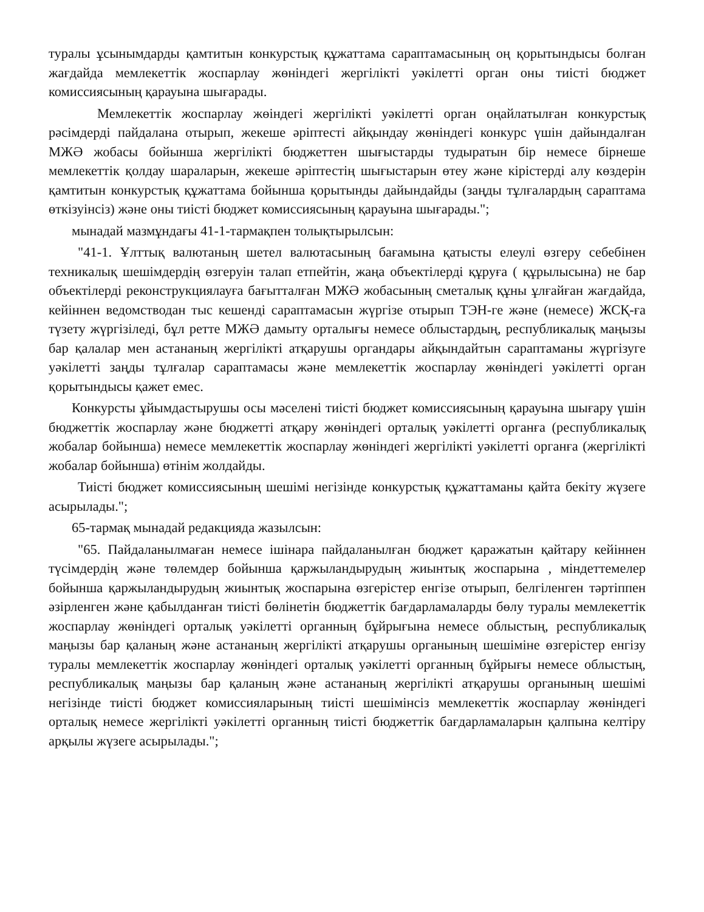туралы ұсынымдарды қамтитын конкурстық құжаттама сараптамасының оң қорытындысы болған жағдайда мемлекеттік жоспарлау жөніндегі жергілікті уәкілетті орган оны тиісті бюджет комиссиясының қарауына шығарады.
Мемлекеттік жоспарлау жөіндегі жергілікті уәкілетті орган оңайлатылған конкурстық рәсімдерді пайдалана отырып, жекеше әріптесті айқындау жөніндегі конкурс үшін дайындалған МЖӘ жобасы бойынша жергілікті бюджеттен шығыстарды тудыратын бір немесе бірнеше мемлекеттік қолдау шараларын, жекеше әріптестің шығыстарын өтеу және кірістерді алу көздерін қамтитын конкурстық құжаттама бойынша қорытынды дайындайды (заңды тұлғалардың сараптама өткізуінсіз) және оны тиісті бюджет комиссиясының қарауына шығарады.";
мынадай мазмұндағы 41-1-тармақпен толықтырылсын:
"41-1. Ұлттық валютаның шетел валютасының бағамына қатысты елеулі өзгеру себебінен техникалық шешімдердің өзгеруін талап етпейтін, жаңа объектілерді құруға ( құрылысына) не бар объектілерді реконструкциялауға бағытталған МЖӘ жобасының сметалық құны ұлғайған жағдайда, кейіннен ведомстводан тыс кешенді сараптамасын жүргізе отырып ТЭН-ге және (немесе) ЖСҚ-ға түзету жүргізіледі, бұл ретте МЖӘ дамыту орталығы немесе облыстардың, республикалық маңызы бар қалалар мен астананың жергілікті атқарушы органдары айқындайтын сараптаманы жүргізуге уәкілетті заңды тұлғалар сараптамасы және мемлекеттік жоспарлау жөніндегі уәкілетті орган қорытындысы қажет емес.
Конкурсты ұйымдастырушы осы мәселені тиісті бюджет комиссиясының қарауына шығару үшін бюджеттік жоспарлау және бюджетті атқару жөніндегі орталық уәкілетті органға (республикалық жобалар бойынша) немесе мемлекеттік жоспарлау жөніндегі жергілікті уәкілетті органға (жергілікті жобалар бойынша) өтінім жолдайды.
Тиісті бюджет комиссиясының шешімі негізінде конкурстық құжаттаманы қайта бекіту жүзеге асырылады.";
65-тармақ мынадай редакцияда жазылсын:
"65. Пайдаланылмаған немесе ішінара пайдаланылған бюджет қаражатын қайтару кейіннен түсімдердің және төлемдер бойынша қаржыландырудың жиынтық жоспарына , міндеттемелер бойынша қаржыландырудың жиынтық жоспарына өзгерістер енгізе отырып, белгіленген тәртіппен әзірленген және қабылданған тиісті бөлінетін бюджеттік бағдарламаларды бөлу туралы мемлекеттік жоспарлау жөніндегі орталық уәкілетті органның бұйрығына немесе облыстың, республикалық маңызы бар қаланың және астананың жергілікті атқарушы органының шешіміне өзгерістер енгізу туралы мемлекеттік жоспарлау жөніндегі орталық уәкілетті органның бұйрығы немесе облыстың, республикалық маңызы бар қаланың және астананың жергілікті атқарушы органының шешімі негізінде тиісті бюджет комиссияларының тиісті шешімінсіз мемлекеттік жоспарлау жөніндегі орталық немесе жергілікті уәкілетті органның тиісті бюджеттік бағдарламаларын қалпына келтіру арқылы жүзеге асырылады.";